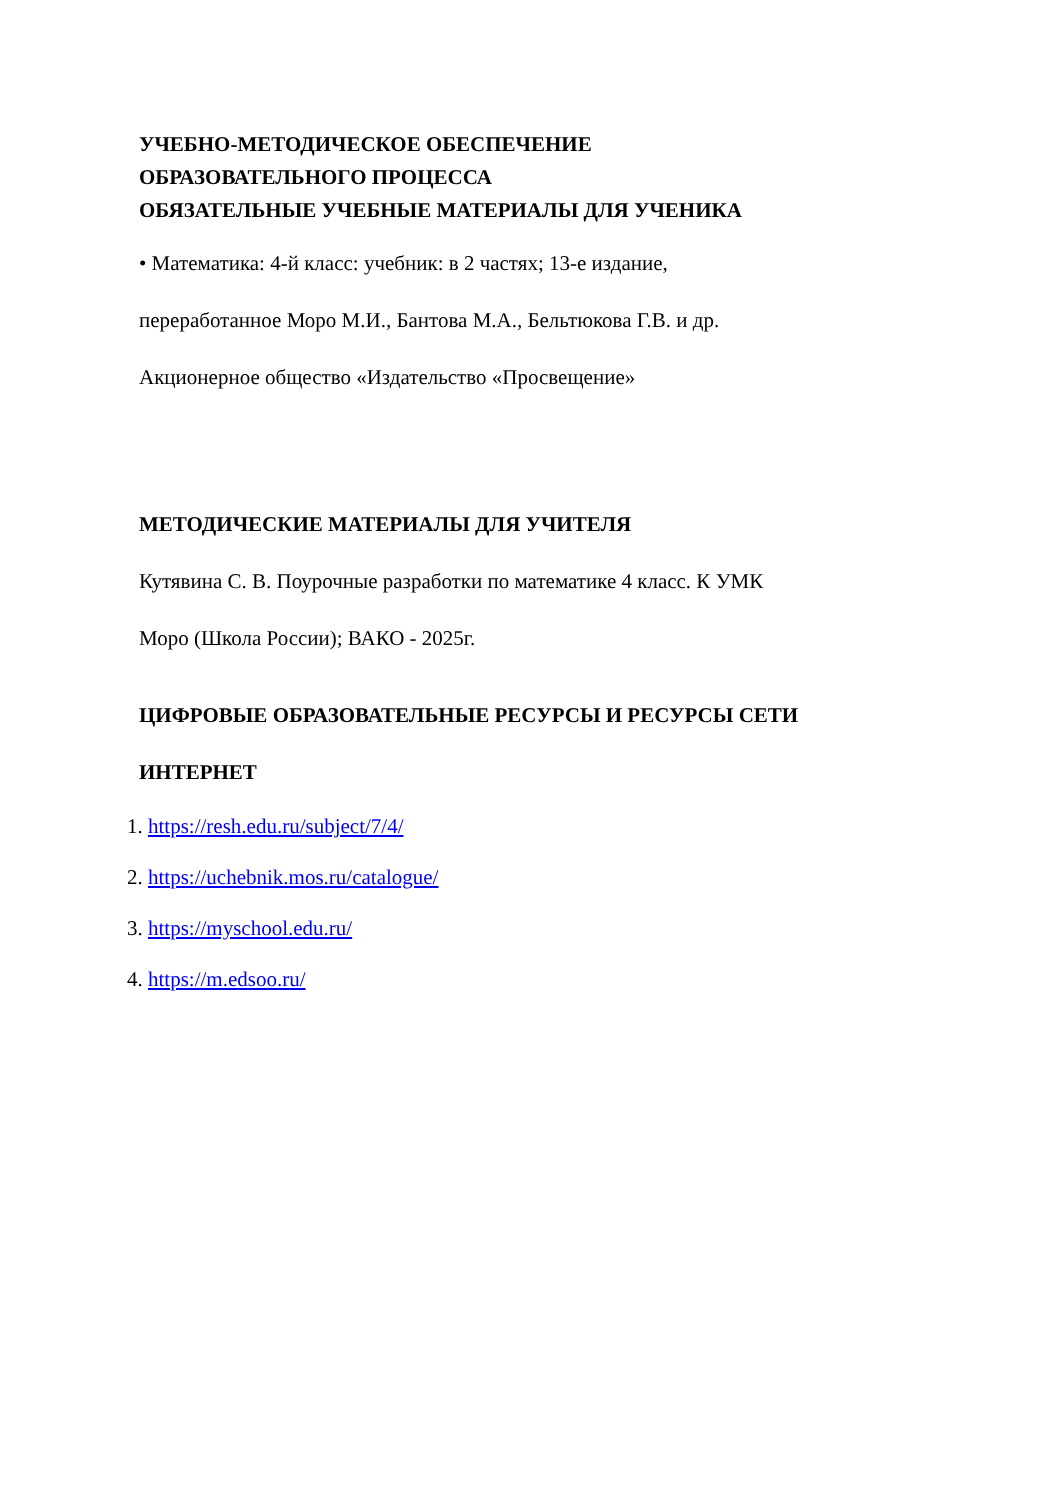УЧЕБНО-МЕТОДИЧЕСКОЕ ОБЕСПЕЧЕНИЕ
ОБРАЗОВАТЕЛЬНОГО ПРОЦЕССА
ОБЯЗАТЕЛЬНЫЕ УЧЕБНЫЕ МАТЕРИАЛЫ ДЛЯ УЧЕНИКА
• Математика: 4-й класс: учебник: в 2 частях; 13-е издание,
переработанное Моро М.И., Бантова М.А., Бельтюкова Г.В. и др.
Акционерное общество «Издательство «Просвещение»
МЕТОДИЧЕСКИЕ МАТЕРИАЛЫ ДЛЯ УЧИТЕЛЯ
Кутявина С. В. Поурочные разработки по математике 4 класс. К УМК
Моро (Школа России); ВАКО - 2025г.
ЦИФРОВЫЕ ОБРАЗОВАТЕЛЬНЫЕ РЕСУРСЫ И РЕСУРСЫ СЕТИ
ИНТЕРНЕТ
1. https://resh.edu.ru/subject/7/4/
2. https://uchebnik.mos.ru/catalogue/
3. https://myschool.edu.ru/
4. https://m.edsoo.ru/